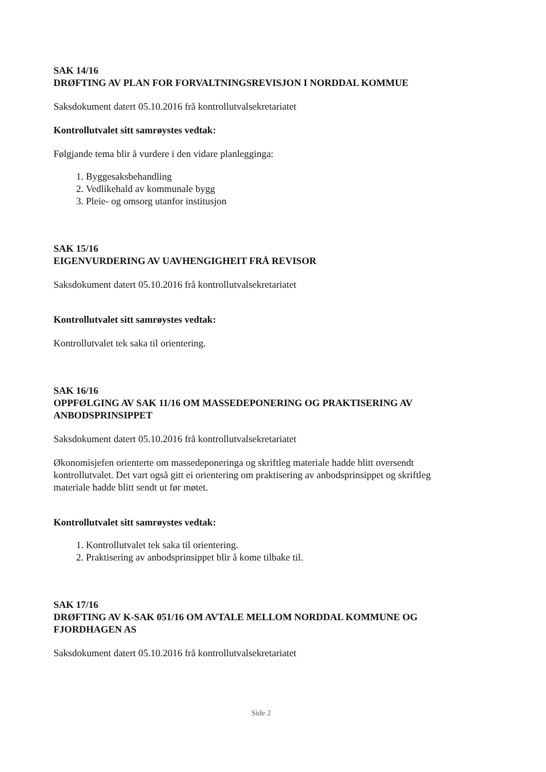SAK 14/16
DRØFTING AV PLAN FOR FORVALTNINGSREVISJON I NORDDAL KOMMUE
Saksdokument datert 05.10.2016 frå kontrollutvalsekretariatet
Kontrollutvalet sitt samrøystes vedtak:
Følgjande tema blir å vurdere i den vidare planlegginga:
1. Byggesaksbehandling
2. Vedlikehald av kommunale bygg
3. Pleie- og omsorg utanfor institusjon
SAK 15/16
EIGENVURDERING AV UAVHENGIGHEIT FRÅ REVISOR
Saksdokument datert 05.10.2016 frå kontrollutvalsekretariatet
Kontrollutvalet sitt samrøystes vedtak:
Kontrollutvalet tek saka til orientering.
SAK 16/16
OPPFØLGING AV SAK 11/16 OM MASSEDEPONERING OG PRAKTISERING AV ANBODSPRINSIPPET
Saksdokument datert 05.10.2016 frå kontrollutvalsekretariatet
Økonomisjefen orienterte om massedeponeringa og skriftleg materiale hadde blitt oversendt kontrollutvalet. Det vart også gitt ei orientering om praktisering av anbodsprinsippet og skriftleg materiale hadde blitt sendt ut før møtet.
Kontrollutvalet sitt samrøystes vedtak:
1. Kontrollutvalet tek saka til orientering.
2. Praktisering av anbodsprinsippet blir å kome tilbake til.
SAK 17/16
DRØFTING AV K-SAK 051/16 OM AVTALE MELLOM NORDDAL KOMMUNE OG FJORDHAGEN AS
Saksdokument datert 05.10.2016 frå kontrollutvalsekretariatet
Side 2